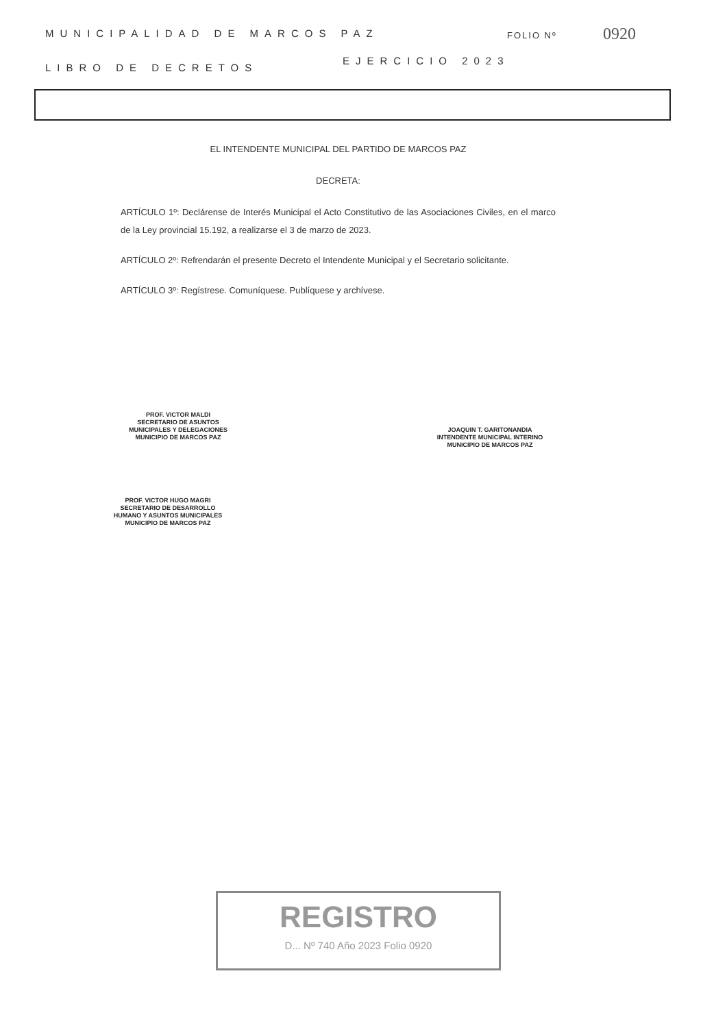MUNICIPALIDAD DE MARCOS PAZ FOLIO Nº 0920
EJERCICIO 2023
LIBRO DE DECRETOS
EL INTENDENTE MUNICIPAL DEL PARTIDO DE MARCOS PAZ
DECRETA:
ARTÍCULO 1º: Declárense de Interés Municipal el Acto Constitutivo de las Asociaciones Civiles, en el marco de la Ley provincial 15.192, a realizarse el 3 de marzo de 2023.
ARTÍCULO 2º: Refrendarán el presente Decreto el Intendente Municipal y el Secretario solicitante.
ARTÍCULO 3º: Regístrese. Comuníquese. Publíquese y archívese.
PROF. VICTOR MALDI
SECRETARIO DE ASUNTOS
MUNICIPALES Y DELEGACIONES
MUNICIPIO DE MARCOS PAZ
JOAQUIN T. GARITONANDIA
INTENDENTE MUNICIPAL INTERINO
MUNICIPIO DE MARCOS PAZ
PROF. VICTOR HUGO MAGRI
SECRETARIO DE DESARROLLO
HUMANO Y ASUNTOS MUNICIPALES
MUNICIPIO DE MARCOS PAZ
REGISTRO
D... Nº 740 Año 2023 Folio 0920